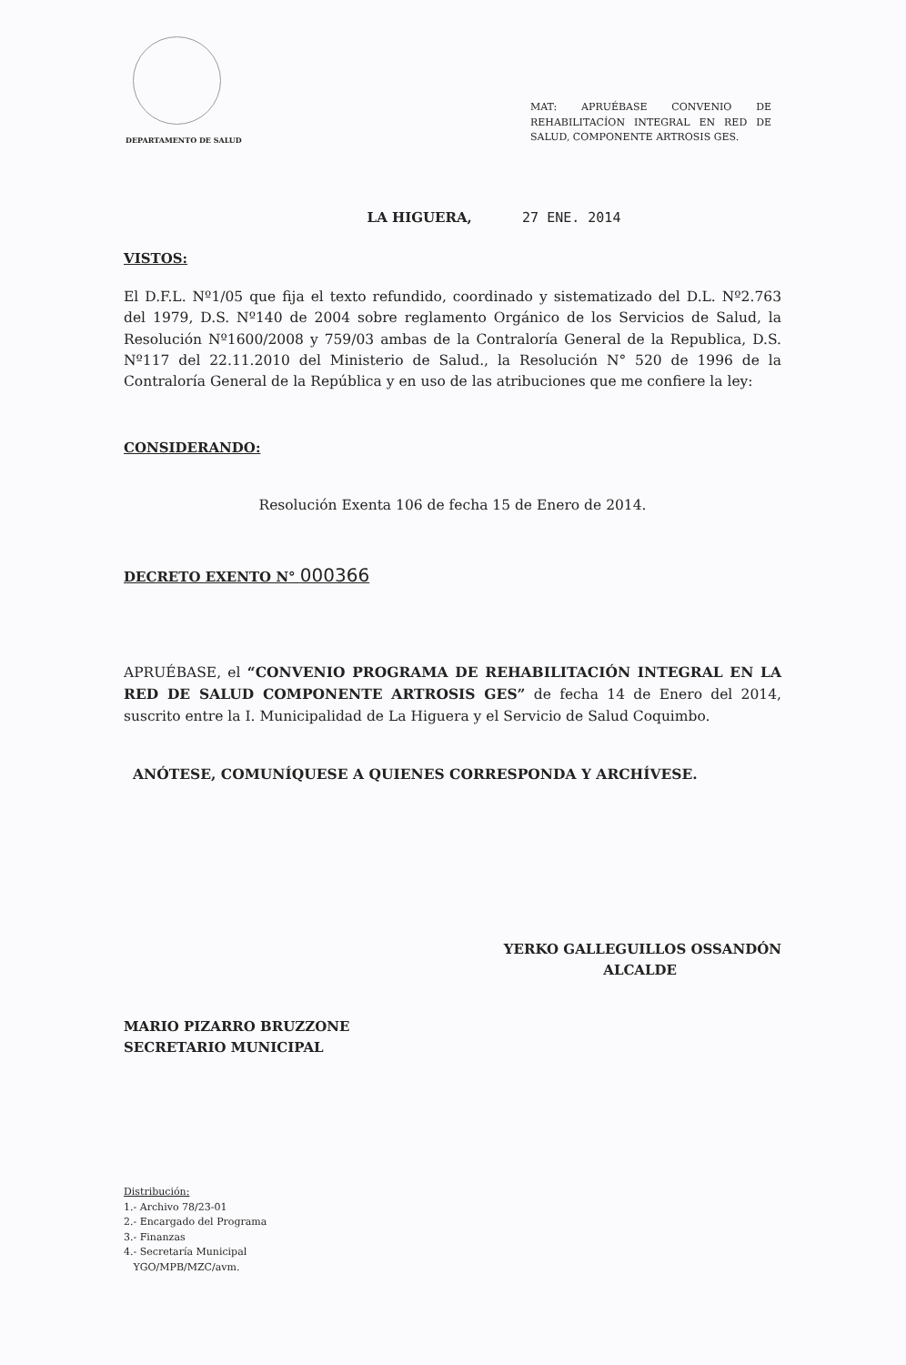DEPARTAMENTO DE SALUD
MAT: APRUÉBASE CONVENIO DE REHABILITACÍON INTEGRAL EN RED DE SALUD, COMPONENTE ARTROSIS GES.
LA HIGUERA, 27 ENE. 2014
VISTOS:
El D.F.L. Nº1/05 que fija el texto refundido, coordinado y sistematizado del D.L. Nº2.763 del 1979, D.S. Nº140 de 2004 sobre reglamento Orgánico de los Servicios de Salud, la Resolución Nº1600/2008 y 759/03 ambas de la Contraloría General de la Republica, D.S. Nº117 del 22.11.2010 del Ministerio de Salud., la Resolución N° 520 de 1996 de la Contraloría General de la República y en uso de las atribuciones que me confiere la ley:
CONSIDERANDO:
Resolución Exenta 106 de fecha 15 de Enero de 2014.
DECRETO EXENTO N° 000366
APRUÉBASE, el “CONVENIO PROGRAMA DE REHABILITACIÓN INTEGRAL EN LA RED DE SALUD COMPONENTE ARTROSIS GES” de fecha 14 de Enero del 2014, suscrito entre la I. Municipalidad de La Higuera y el Servicio de Salud Coquimbo.
ANÓTESE, COMUNÍQUESE A QUIENES CORRESPONDA Y ARCHÍVESE.
YERKO GALLEGUILLOS OSSANDÓN
ALCALDE
MARIO PIZARRO BRUZZONE
SECRETARIO MUNICIPAL
Distribución:
1.- Archivo 78/23-01
2.- Encargado del Programa
3.- Finanzas
4.- Secretaría Municipal
YGO/MPB/MZC/avm.